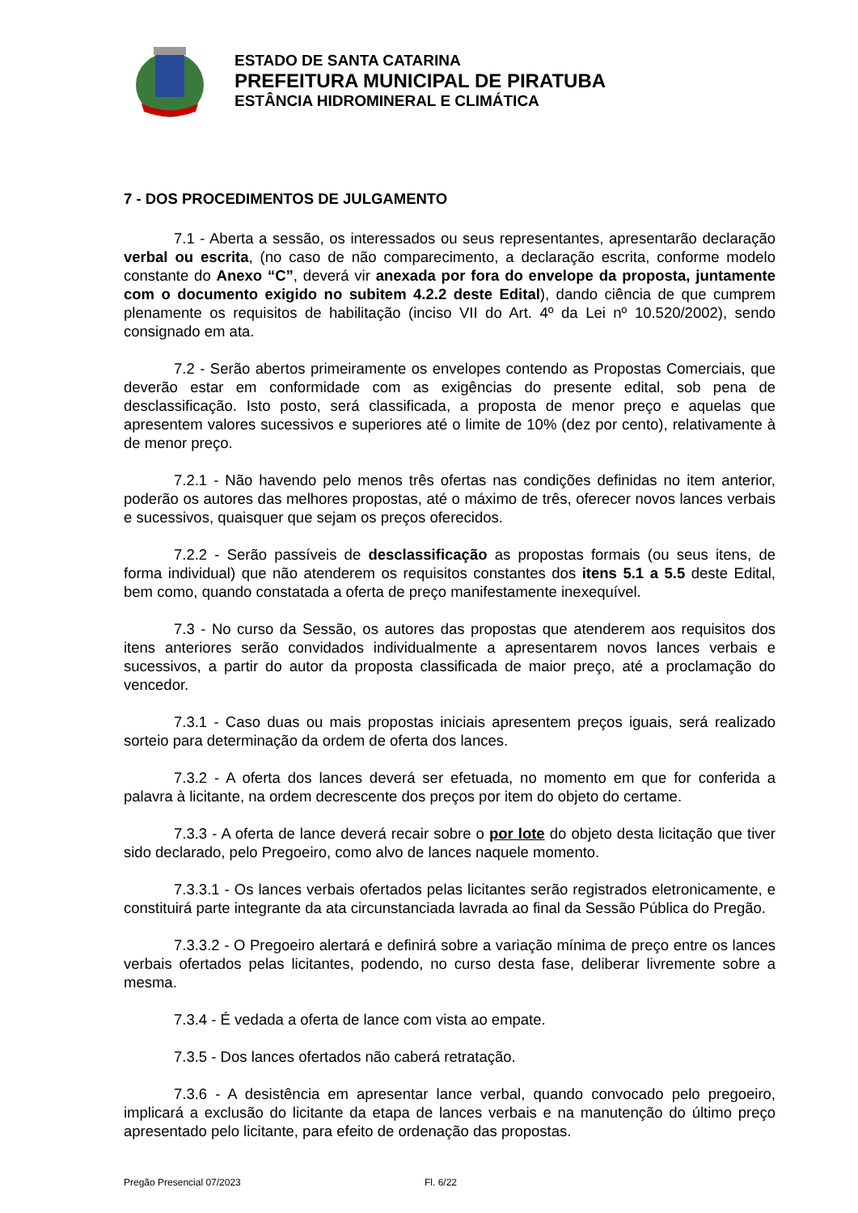ESTADO DE SANTA CATARINA
PREFEITURA MUNICIPAL DE PIRATUBA
ESTÂNCIA HIDROMINERAL E CLIMÁTICA
7 - DOS PROCEDIMENTOS DE JULGAMENTO
7.1 - Aberta a sessão, os interessados ou seus representantes, apresentarão declaração verbal ou escrita, (no caso de não comparecimento, a declaração escrita, conforme modelo constante do Anexo “C”, deverá vir anexada por fora do envelope da proposta, juntamente com o documento exigido no subitem 4.2.2 deste Edital), dando ciência de que cumprem plenamente os requisitos de habilitação (inciso VII do Art. 4º da Lei nº 10.520/2002), sendo consignado em ata.
7.2 - Serão abertos primeiramente os envelopes contendo as Propostas Comerciais, que deverão estar em conformidade com as exigências do presente edital, sob pena de desclassificação. Isto posto, será classificada, a proposta de menor preço e aquelas que apresentem valores sucessivos e superiores até o limite de 10% (dez por cento), relativamente à de menor preço.
7.2.1 - Não havendo pelo menos três ofertas nas condições definidas no item anterior, poderão os autores das melhores propostas, até o máximo de três, oferecer novos lances verbais e sucessivos, quaisquer que sejam os preços oferecidos.
7.2.2 - Serão passíveis de desclassificação as propostas formais (ou seus itens, de forma individual) que não atenderem os requisitos constantes dos itens 5.1 a 5.5 deste Edital, bem como, quando constatada a oferta de preço manifestamente inexequível.
7.3 - No curso da Sessão, os autores das propostas que atenderem aos requisitos dos itens anteriores serão convidados individualmente a apresentarem novos lances verbais e sucessivos, a partir do autor da proposta classificada de maior preço, até a proclamação do vencedor.
7.3.1 - Caso duas ou mais propostas iniciais apresentem preços iguais, será realizado sorteio para determinação da ordem de oferta dos lances.
7.3.2 - A oferta dos lances deverá ser efetuada, no momento em que for conferida a palavra à licitante, na ordem decrescente dos preços por item do objeto do certame.
7.3.3 - A oferta de lance deverá recair sobre o por lote do objeto desta licitação que tiver sido declarado, pelo Pregoeiro, como alvo de lances naquele momento.
7.3.3.1 - Os lances verbais ofertados pelas licitantes serão registrados eletronicamente, e constituirá parte integrante da ata circunstanciada lavrada ao final da Sessão Pública do Pregão.
7.3.3.2 - O Pregoeiro alertará e definirá sobre a variação mínima de preço entre os lances verbais ofertados pelas licitantes, podendo, no curso desta fase, deliberar livremente sobre a mesma.
7.3.4 - É vedada a oferta de lance com vista ao empate.
7.3.5 - Dos lances ofertados não caberá retratação.
7.3.6 - A desistência em apresentar lance verbal, quando convocado pelo pregoeiro, implicará a exclusão do licitante da etapa de lances verbais e na manutenção do último preço apresentado pelo licitante, para efeito de ordenação das propostas.
Pregão Presencial 07/2023 Fl. 6/22